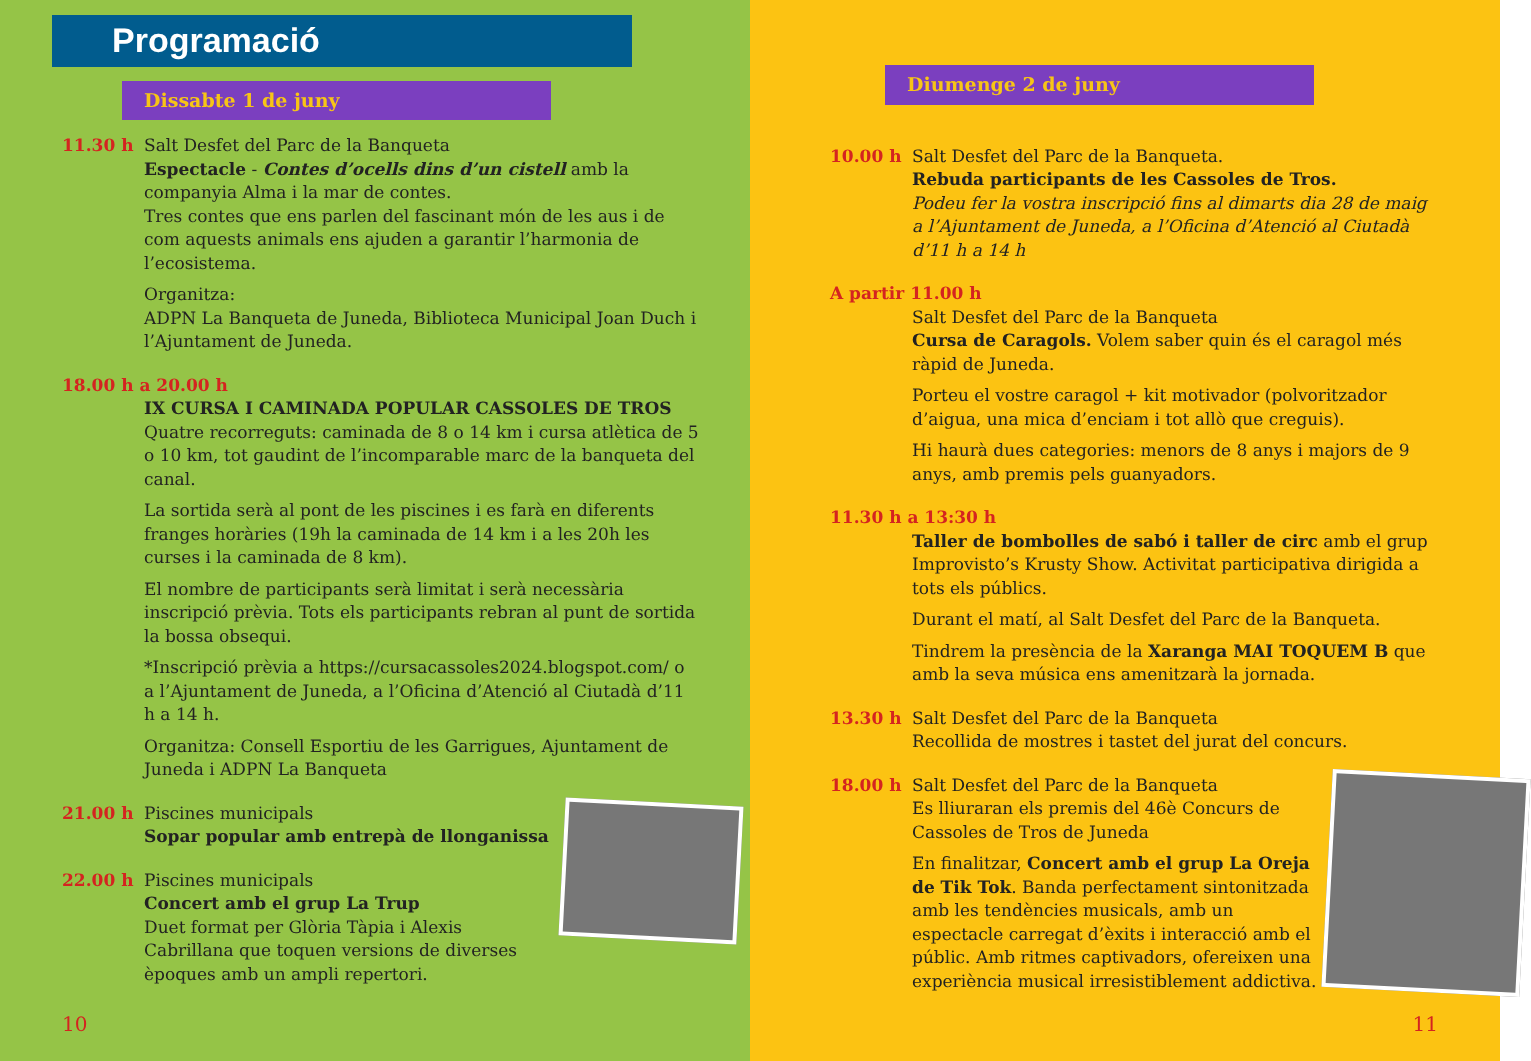Programació
Dissabte 1 de juny
11.30 h Salt Desfet del Parc de la Banqueta
Espectacle - Contes d’ocells dins d’un cistell amb la companyia Alma i la mar de contes.
Tres contes que ens parlen del fascinant món de les aus i de com aquests animals ens ajuden a garantir l’harmonia de l’ecosistema.
Organitza:
ADPN La Banqueta de Juneda, Biblioteca Municipal Joan Duch i l’Ajuntament de Juneda.
18.00 h a 20.00 h
IX CURSA I CAMINADA POPULAR CASSOLES DE TROS
Quatre recorreguts: caminada de 8 o 14 km i cursa atlètica de 5 o 10 km, tot gaudint de l’incomparable marc de la banqueta del canal.
La sortida serà al pont de les piscines i es farà en diferents franges horàries (19h la caminada de 14 km i a les 20h les curses i la caminada de 8 km).
El nombre de participants serà limitat i serà necessària inscripció prèvia. Tots els participants rebran al punt de sortida la bossa obsequi.
*Inscripció prèvia a https://cursacassoles2024.blogspot.com/ o a l’Ajuntament de Juneda, a l’Oficina d’Atenció al Ciutadà d’11 h a 14 h.
Organitza: Consell Esportiu de les Garrigues, Ajuntament de Juneda i ADPN La Banqueta
21.00 h Piscines municipals
Sopar popular amb entrepà de llonganissa
22.00 h Piscines municipals
Concert amb el grup La Trup
Duet format per Glòria Tàpia i Alexis Cabrillana que toquen versions de diverses èpoques amb un ampli repertori.
10
Diumenge 2 de juny
10.00 h Salt Desfet del Parc de la Banqueta.
Rebuda participants de les Cassoles de Tros.
Podeu fer la vostra inscripció fins al dimarts dia 28 de maig a l’Ajuntament de Juneda, a l’Oficina d’Atenció al Ciutadà d’11 h a 14 h
A partir 11.00 h
Salt Desfet del Parc de la Banqueta
Cursa de Caragols. Volem saber quin és el caragol més ràpid de Juneda.
Porteu el vostre caragol + kit motivador (polvoritzador d’aigua, una mica d’enciam i tot allò que creguis).
Hi haurà dues categories: menors de 8 anys i majors de 9 anys, amb premis pels guanyadors.
11.30 h a 13:30 h
Taller de bombolles de sabó i taller de circ amb el grup Improvisto’s Krusty Show. Activitat participativa dirigida a tots els públics.
Durant el matí, al Salt Desfet del Parc de la Banqueta.
Tindrem la presència de la Xaranga MAI TOQUEM B que amb la seva música ens amenitzarà la jornada.
13.30 h Salt Desfet del Parc de la Banqueta
Recollida de mostres i tastet del jurat del concurs.
18.00 h Salt Desfet del Parc de la Banqueta
Es lliuraran els premis del 46è Concurs de Cassoles de Tros de Juneda
En finalitzar, Concert amb el grup La Oreja de Tik Tok. Banda perfectament sintonitzada amb les tendències musicals, amb un espectacle carregat d’èxits i interacció amb el públic. Amb ritmes captivadors, ofereixen una experiència musical irresistiblement addictiva.
11